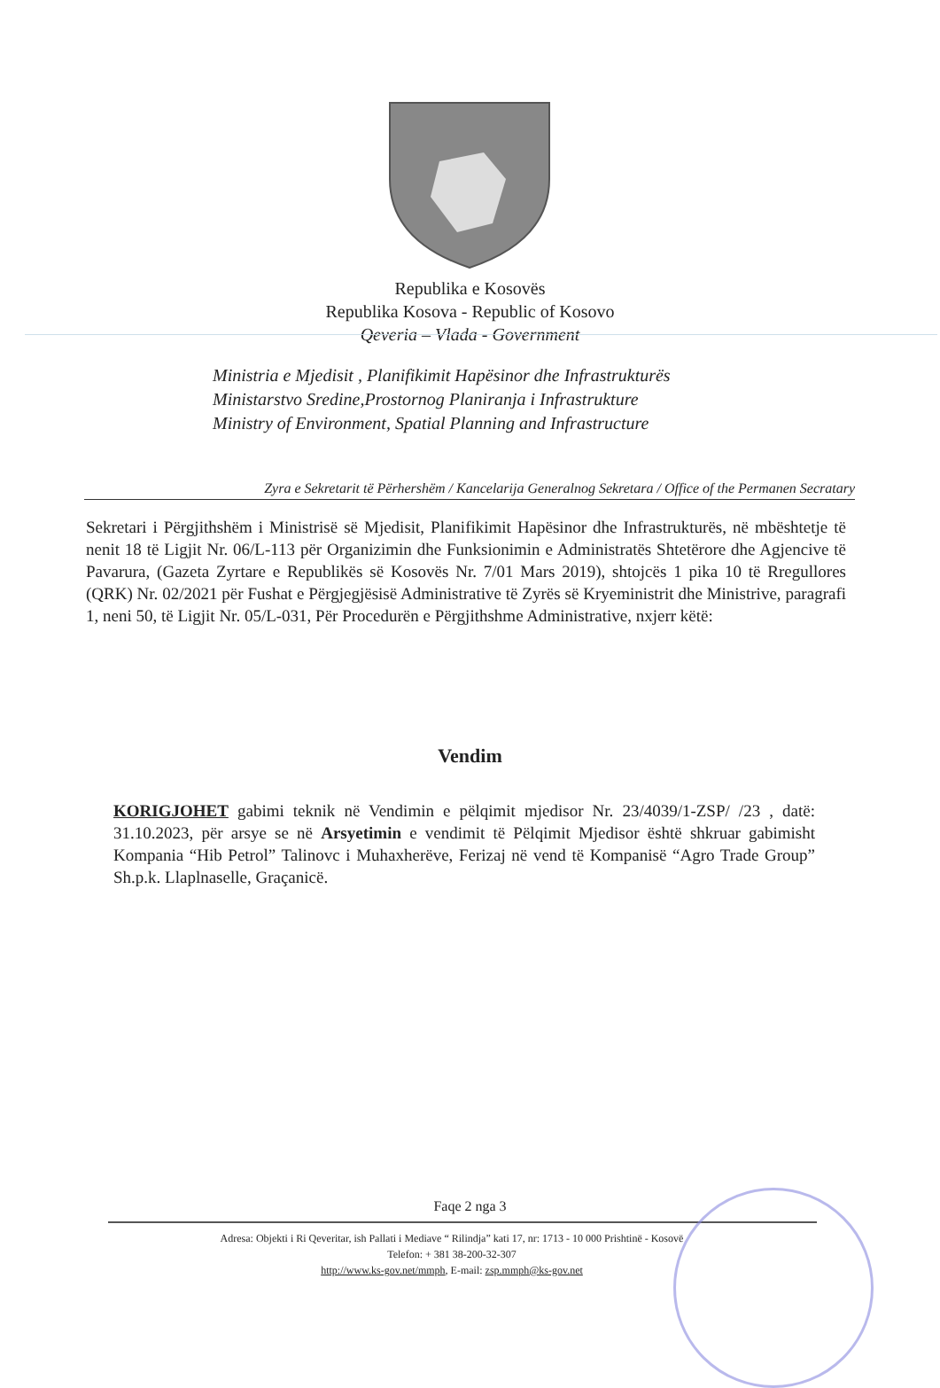Republika e Kosovës
Republika Kosova - Republic of Kosovo
Qeveria – Vlada - Government
Ministria e Mjedisit , Planifikimit Hapësinor dhe Infrastrukturës
Ministarstvo Sredine,Prostornog Planiranja i Infrastrukture
Ministry of Environment, Spatial Planning and Infrastructure
Zyra e Sekretarit të Përhershëm / Kancelarija Generalnog Sekretara / Office of the Permanen Secratary
Sekretari i Përgjithshëm i Ministrisë së Mjedisit, Planifikimit Hapësinor dhe Infrastrukturës, në mbështetje të nenit 18 të Ligjit Nr. 06/L-113 për Organizimin dhe Funksionimin e Administratës Shtetërore dhe Agjencive të Pavarura, (Gazeta Zyrtare e Republikës së Kosovës Nr. 7/01 Mars 2019), shtojcës 1 pika 10 të Rregullores (QRK) Nr. 02/2021 për Fushat e Përgjegjësisë Administrative të Zyrës së Kryeministrit dhe Ministrive, paragrafi 1, neni 50, të Ligjit Nr. 05/L-031, Për Procedurën e Përgjithshme Administrative, nxjerr këtë:
Vendim
KORIGJOHET gabimi teknik në Vendimin e pëlqimit mjedisor Nr. 23/4039/1-ZSP/ /23 , datë: 31.10.2023, për arsye se në Arsyetimin e vendimit të Pëlqimit Mjedisor është shkruar gabimisht Kompania “Hib Petrol” Talinovc i Muhaxherëve, Ferizaj në vend të Kompanisë “Agro Trade Group” Sh.p.k. Llaplnaselle, Graçanicë.
Faqe 2 nga 3
Adresa: Objekti i Ri Qeveritar, ish Pallati i Mediave “ Rilindja” kati 17, nr: 1713 - 10 000 Prishtinë - Kosovë
Telefon: + 381 38-200-32-307
http://www.ks-gov.net/mmph, E-mail: zsp.mmph@ks-gov.net